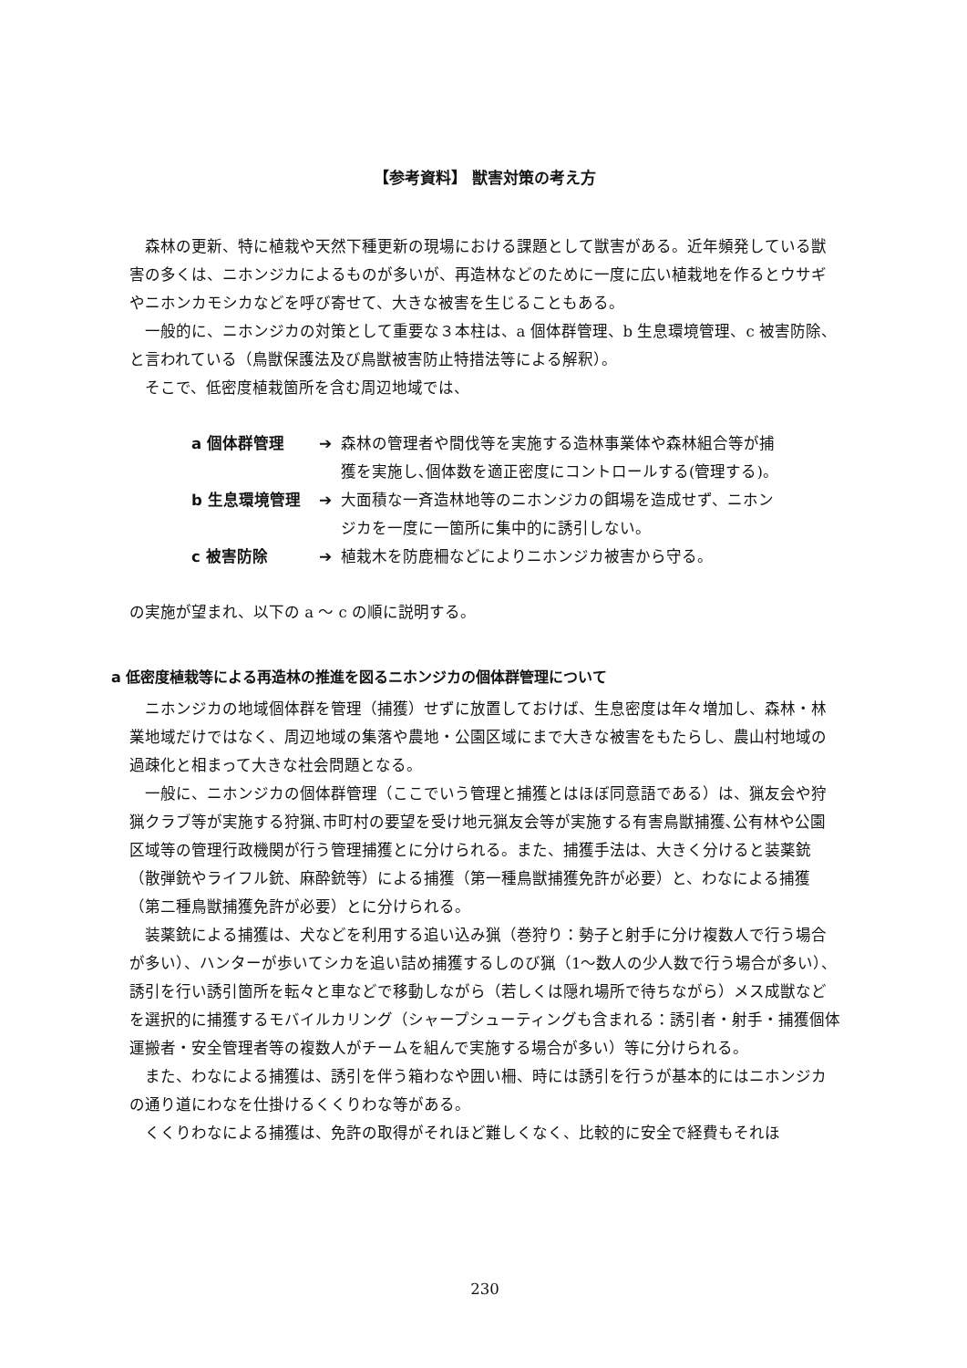【参考資料】 獣害対策の考え方
森林の更新、特に植栽や天然下種更新の現場における課題として獣害がある。近年頻発している獣害の多くは、ニホンジカによるものが多いが、再造林などのために一度に広い植栽地を作るとウサギやニホンカモシカなどを呼び寄せて、大きな被害を生じることもある。
一般的に、ニホンジカの対策として重要な３本柱は、a 個体群管理、b 生息環境管理、c 被害防除、と言われている（鳥獣保護法及び鳥獣被害防止特措法等による解釈）。
そこで、低密度植栽箇所を含む周辺地域では、
a 個体群管理 ➔ 森林の管理者や間伐等を実施する造林事業体や森林組合等が捕獲を実施し､個体数を適正密度にコントロールする(管理する)。
b 生息環境管理 ➔ 大面積な一斉造林地等のニホンジカの餌場を造成せず、ニホンジカを一度に一箇所に集中的に誘引しない。
c 被害防除 ➔ 植栽木を防鹿柵などによりニホンジカ被害から守る。
の実施が望まれ、以下の a 〜 c の順に説明する。
a 低密度植栽等による再造林の推進を図るニホンジカの個体群管理について
ニホンジカの地域個体群を管理（捕獲）せずに放置しておけば、生息密度は年々増加し、森林・林業地域だけではなく、周辺地域の集落や農地・公園区域にまで大きな被害をもたらし、農山村地域の過疎化と相まって大きな社会問題となる。
一般に、ニホンジカの個体群管理（ここでいう管理と捕獲とはほぼ同意語である）は、猟友会や狩猟クラブ等が実施する狩猟､市町村の要望を受け地元猟友会等が実施する有害鳥獣捕獲､公有林や公園区域等の管理行政機関が行う管理捕獲とに分けられる。また、捕獲手法は、大きく分けると装薬銃（散弾銃やライフル銃、麻酔銃等）による捕獲（第一種鳥獣捕獲免許が必要）と、わなによる捕獲（第二種鳥獣捕獲免許が必要）とに分けられる。
装薬銃による捕獲は、犬などを利用する追い込み猟（巻狩り：勢子と射手に分け複数人で行う場合が多い）、ハンターが歩いてシカを追い詰め捕獲するしのび猟（1〜数人の少人数で行う場合が多い）、誘引を行い誘引箇所を転々と車などで移動しながら（若しくは隠れ場所で待ちながら）メス成獣などを選択的に捕獲するモバイルカリング（シャープシューティングも含まれる：誘引者・射手・捕獲個体運搬者・安全管理者等の複数人がチームを組んで実施する場合が多い）等に分けられる。
また、わなによる捕獲は、誘引を伴う箱わなや囲い柵、時には誘引を行うが基本的にはニホンジカの通り道にわなを仕掛けるくくりわな等がある。
くくりわなによる捕獲は、免許の取得がそれほど難しくなく、比較的に安全で経費もそれほ
230